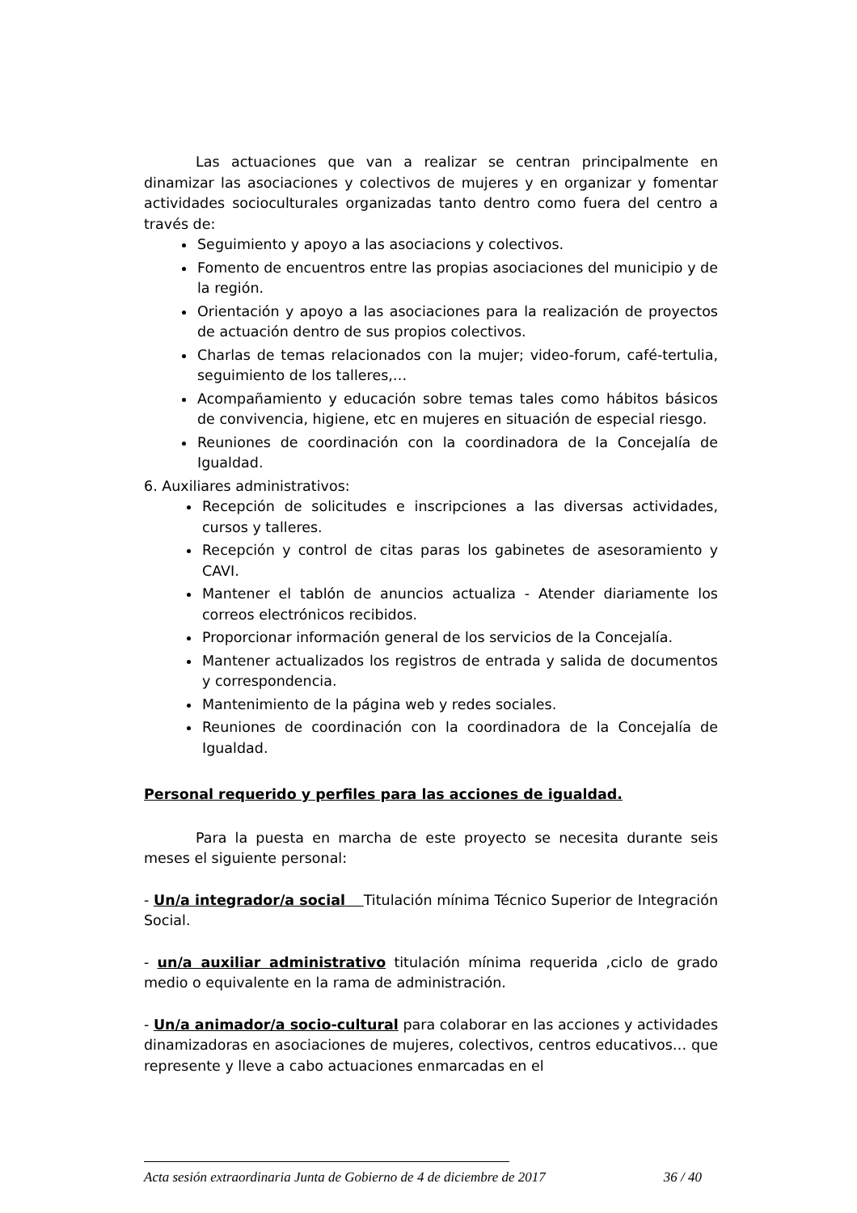Las actuaciones que van a realizar se centran principalmente en dinamizar las asociaciones y colectivos de mujeres y en organizar y fomentar actividades socioculturales organizadas tanto dentro como fuera del centro a través de:
Seguimiento y apoyo a las asociacions y colectivos.
Fomento de encuentros entre las propias asociaciones del municipio y de la región.
Orientación y apoyo a las asociaciones para la realización de proyectos de actuación dentro de sus propios colectivos.
Charlas de temas relacionados con la mujer; video-forum, café-tertulia, seguimiento de los talleres,…
Acompañamiento y educación sobre temas tales como hábitos básicos de convivencia, higiene, etc en mujeres en situación de especial riesgo.
Reuniones de coordinación con la coordinadora de la Concejalía de Igualdad.
6. Auxiliares administrativos:
Recepción de solicitudes e inscripciones a las diversas actividades, cursos y talleres.
Recepción y control de citas paras los gabinetes de asesoramiento y CAVI.
Mantener el tablón de anuncios actualiza - Atender diariamente los correos electrónicos recibidos.
Proporcionar información general de los servicios de la Concejalía.
Mantener actualizados los registros de entrada y salida de documentos y correspondencia.
Mantenimiento de la página web y redes sociales.
Reuniones de coordinación con la coordinadora de la Concejalía de Igualdad.
Personal requerido y perfiles para las acciones de igualdad.
Para la puesta en marcha de este proyecto se necesita durante seis meses el siguiente personal:
- Un/a integrador/a social Titulación mínima Técnico Superior de Integración Social.
- un/a auxiliar administrativo titulación mínima requerida ,ciclo de grado medio o equivalente en la rama de administración.
- Un/a animador/a socio-cultural para colaborar en las acciones y actividades dinamizadoras en asociaciones de mujeres, colectivos, centros educativos… que represente y lleve a cabo actuaciones enmarcadas en el
Acta sesión extraordinaria Junta de Gobierno de 4 de diciembre de 2017 36 / 40